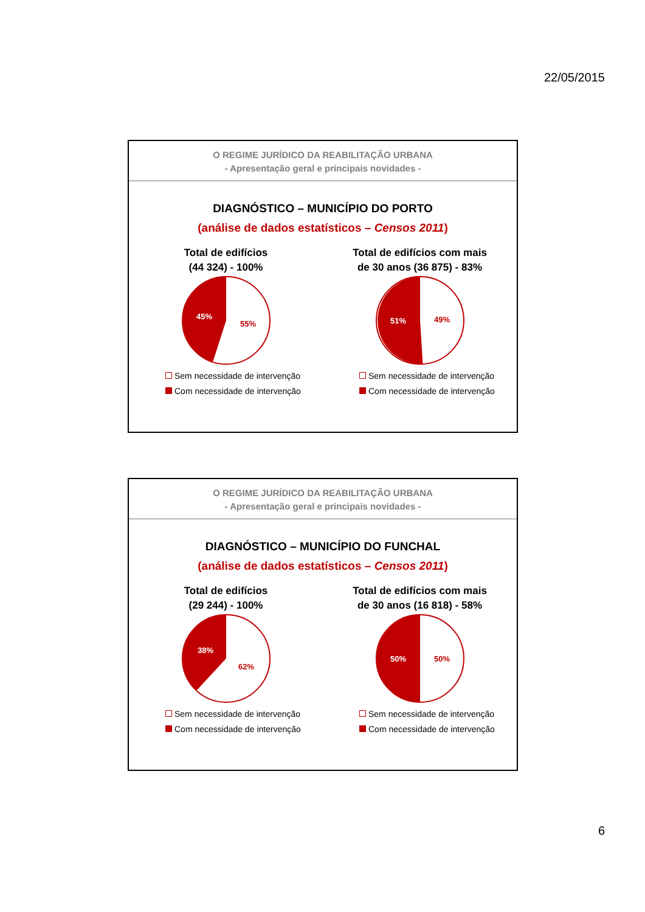22/05/2015
O REGIME JURÍDICO DA REABILITAÇÃO URBANA
- Apresentação geral e principais novidades -
DIAGNÓSTICO – MUNICÍPIO DO PORTO
(análise de dados estatísticos – Censos 2011)
Total de edifícios
(44 324) - 100%
45%
55%
Sem necessidade de intervenção
Com necessidade de intervenção
Total de edifícios com mais
de 30 anos (36 875) - 83%
51%
49%
Sem necessidade de intervenção
Com necessidade de intervenção
O REGIME JURÍDICO DA REABILITAÇÃO URBANA
- Apresentação geral e principais novidades -
DIAGNÓSTICO – MUNICÍPIO DO FUNCHAL
(análise de dados estatísticos – Censos 2011)
Total de edifícios
(29 244) - 100%
38%
62%
Sem necessidade de intervenção
Com necessidade de intervenção
Total de edifícios com mais
de 30 anos (16 818) - 58%
50%
50%
Sem necessidade de intervenção
Com necessidade de intervenção
6